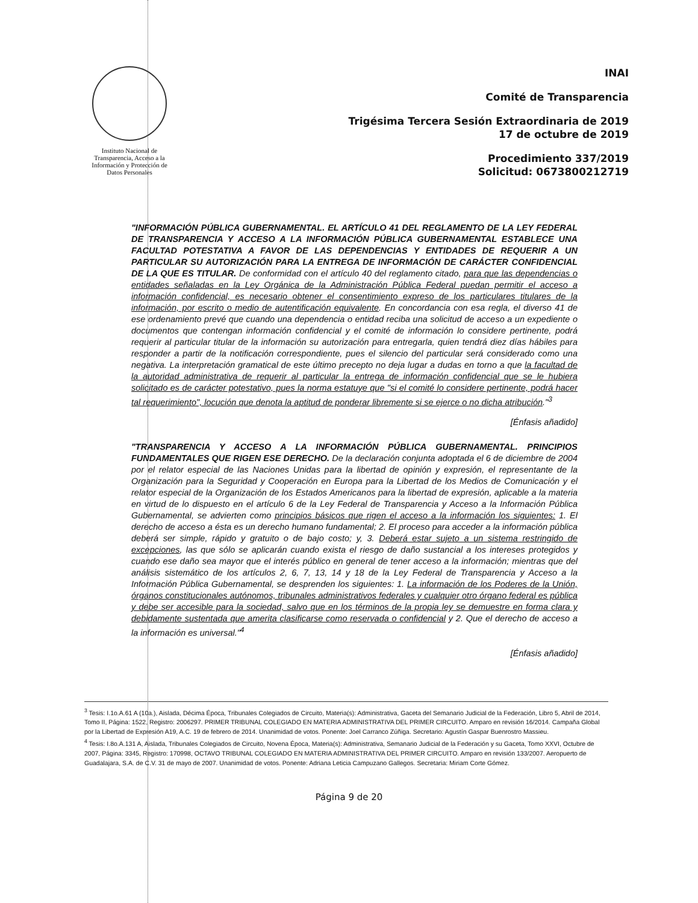Instituto Nacional de Transparencia, Acceso a la Información y Protección de Datos Personales
INAI
Comité de Transparencia
Trigésima Tercera Sesión Extraordinaria de 2019
17 de octubre de 2019
Procedimiento 337/2019
Solicitud: 0673800212719
"INFORMACIÓN PÚBLICA GUBERNAMENTAL. EL ARTÍCULO 41 DEL REGLAMENTO DE LA LEY FEDERAL DE TRANSPARENCIA Y ACCESO A LA INFORMACIÓN PÚBLICA GUBERNAMENTAL ESTABLECE UNA FACULTAD POTESTATIVA A FAVOR DE LAS DEPENDENCIAS Y ENTIDADES DE REQUERIR A UN PARTICULAR SU AUTORIZACIÓN PARA LA ENTREGA DE INFORMACIÓN DE CARÁCTER CONFIDENCIAL DE LA QUE ES TITULAR. De conformidad con el artículo 40 del reglamento citado, para que las dependencias o entidades señaladas en la Ley Orgánica de la Administración Pública Federal puedan permitir el acceso a información confidencial, es necesario obtener el consentimiento expreso de los particulares titulares de la información, por escrito o medio de autentificación equivalente. En concordancia con esa regla, el diverso 41 de ese ordenamiento prevé que cuando una dependencia o entidad reciba una solicitud de acceso a un expediente o documentos que contengan información confidencial y el comité de información lo considere pertinente, podrá requerir al particular titular de la información su autorización para entregarla, quien tendrá diez días hábiles para responder a partir de la notificación correspondiente, pues el silencio del particular será considerado como una negativa. La interpretación gramatical de este último precepto no deja lugar a dudas en torno a que la facultad de la autoridad administrativa de requerir al particular la entrega de información confidencial que se le hubiera solicitado es de carácter potestativo, pues la norma estatuye que "si el comité lo considere pertinente, podrá hacer tal requerimiento", locución que denota la aptitud de ponderar libremente si se ejerce o no dicha atribución."<sup>3</sup>
[Énfasis añadido]
"TRANSPARENCIA Y ACCESO A LA INFORMACIÓN PÚBLICA GUBERNAMENTAL. PRINCIPIOS FUNDAMENTALES QUE RIGEN ESE DERECHO. De la declaración conjunta adoptada el 6 de diciembre de 2004 por el relator especial de las Naciones Unidas para la libertad de opinión y expresión, el representante de la Organización para la Seguridad y Cooperación en Europa para la Libertad de los Medios de Comunicación y el relator especial de la Organización de los Estados Americanos para la libertad de expresión, aplicable a la materia en virtud de lo dispuesto en el artículo 6 de la Ley Federal de Transparencia y Acceso a la Información Pública Gubernamental, se advierten como principios básicos que rigen el acceso a la información los siguientes: 1. El derecho de acceso a ésta es un derecho humano fundamental; 2. El proceso para acceder a la información pública deberá ser simple, rápido y gratuito o de bajo costo; y, 3. Deberá estar sujeto a un sistema restringido de excepciones, las que sólo se aplicarán cuando exista el riesgo de daño sustancial a los intereses protegidos y cuando ese daño sea mayor que el interés público en general de tener acceso a la información; mientras que del análisis sistemático de los artículos 2, 6, 7, 13, 14 y 18 de la Ley Federal de Transparencia y Acceso a la Información Pública Gubernamental, se desprenden los siguientes: 1. La información de los Poderes de la Unión, órganos constitucionales autónomos, tribunales administrativos federales y cualquier otro órgano federal es pública y debe ser accesible para la sociedad, salvo que en los términos de la propia ley se demuestre en forma clara y debidamente sustentada que amerita clasificarse como reservada o confidencial y 2. Que el derecho de acceso a la información es universal."<sup>4</sup>
[Énfasis añadido]
<sup>3</sup> Tesis: I.1o.A.61 A (10a.), Aislada, Décima Época, Tribunales Colegiados de Circuito, Materia(s): Administrativa, Gaceta del Semanario Judicial de la Federación, Libro 5, Abril de 2014, Tomo II, Página: 1522, Registro: 2006297. PRIMER TRIBUNAL COLEGIADO EN MATERIA ADMINISTRATIVA DEL PRIMER CIRCUITO. Amparo en revisión 16/2014. Campaña Global por la Libertad de Expresión A19, A.C. 19 de febrero de 2014. Unanimidad de votos. Ponente: Joel Carranco Zúñiga. Secretario: Agustín Gaspar Buenrostro Massieu.
<sup>4</sup> Tesis: I.8o.A.131 A, Aislada, Tribunales Colegiados de Circuito, Novena Época, Materia(s): Administrativa, Semanario Judicial de la Federación y su Gaceta, Tomo XXVI, Octubre de 2007, Página: 3345, Registro: 170998, OCTAVO TRIBUNAL COLEGIADO EN MATERIA ADMINISTRATIVA DEL PRIMER CIRCUITO. Amparo en revisión 133/2007. Aeropuerto de Guadalajara, S.A. de C.V. 31 de mayo de 2007. Unanimidad de votos. Ponente: Adriana Leticia Campuzano Gallegos. Secretaria: Miriam Corte Gómez.
Página 9 de 20